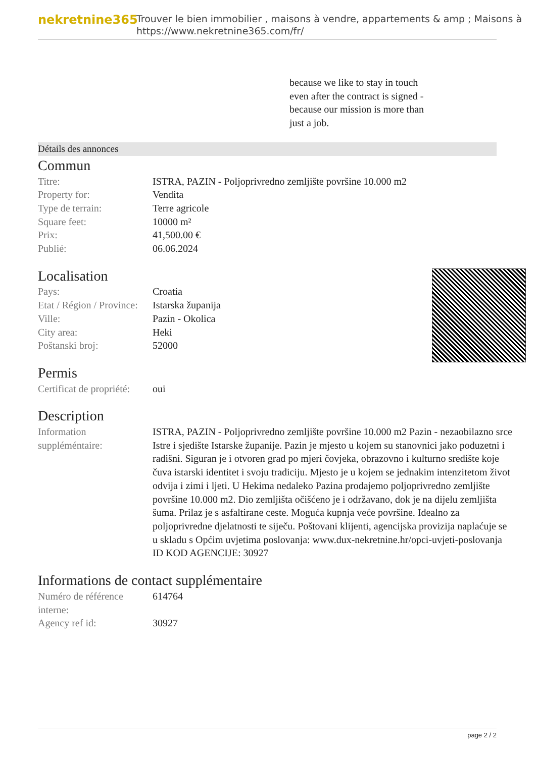nekretnine365
Trouver le bien immobilier , maisons à vendre, appartements & amp ; Maisons à
https://www.nekretnine365.com/fr/
because we like to stay in touch even after the contract is signed - because our mission is more than just a job.
Détails des annonces
Commun
| Titre: | ISTRA, PAZIN - Poljoprivredno zemljište površine 10.000 m2 |
| Property for: | Vendita |
| Type de terrain: | Terre agricole |
| Square feet: | 10000 m² |
| Prix: | 41,500.00 € |
| Publié: | 06.06.2024 |
Localisation
| Pays: | Croatia |
| Etat / Région / Province: | Istarska županija |
| Ville: | Pazin - Okolica |
| City area: | Heki |
| Poštanski broj: | 52000 |
Permis
| Certificat de propriété: | oui |
Description
| Information suppléméntaire: | ISTRA, PAZIN - Poljoprivredno zemljište površine 10.000 m2 Pazin - nezaobilazno srce Istre i sjedište Istarske županije. Pazin je mjesto u kojem su stanovnici jako poduzetni i radišni. Siguran je i otvoren grad po mjeri čovjeka, obrazovno i kulturno središte koje čuva istarski identitet i svoju tradiciju. Mjesto je u kojem se jednakim intenzitetom život odvija i zimi i ljeti. U Hekima nedaleko Pazina prodajemo poljoprivredno zemljište površine 10.000 m2. Dio zemljišta očišćeno je i održavano, dok je na dijelu zemljišta šuma. Prilaz je s asfaltirane ceste. Moguća kupnja veće površine. Idealno za poljoprivredne djelatnosti te siječu. Poštovani klijenti, agencijska provizija naplaćuje se u skladu s Općim uvjetima poslovanja: www.dux-nekretnine.hr/opci-uvjeti-poslovanja ID KOD AGENCIJE: 30927 |
Informations de contact supplémentaire
| Numéro de référence interne: | 614764 |
| Agency ref id: | 30927 |
page 2 / 2